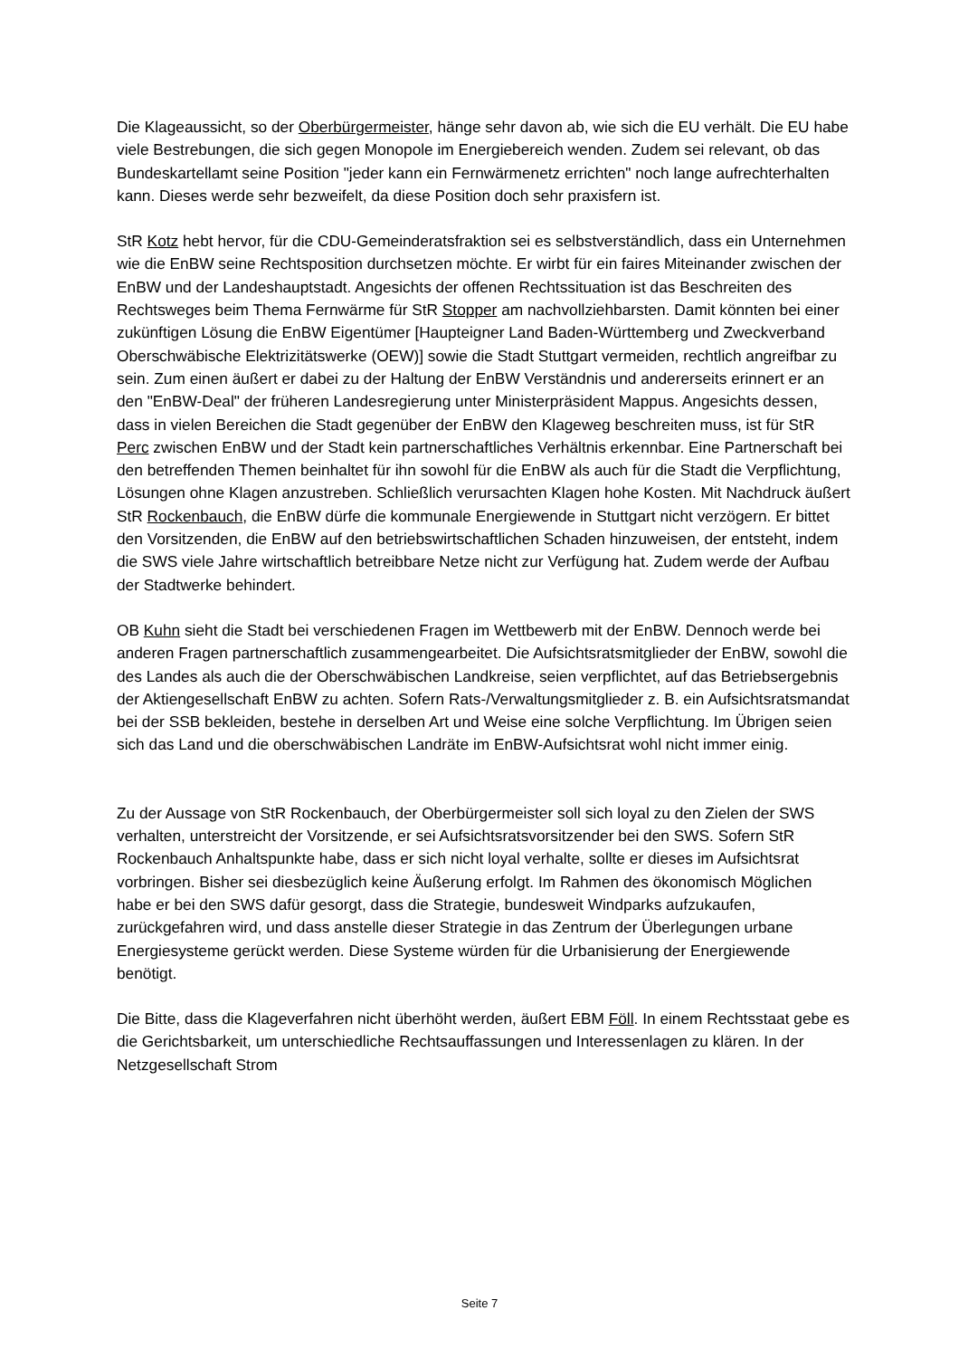Die Klageaussicht, so der Oberbürgermeister, hänge sehr davon ab, wie sich die EU verhält. Die EU habe viele Bestrebungen, die sich gegen Monopole im Energiebereich wenden. Zudem sei relevant, ob das Bundeskartellamt seine Position "jeder kann ein Fernwärmenetz errichten" noch lange aufrechterhalten kann. Dieses werde sehr bezweifelt, da diese Position doch sehr praxisfern ist.
StR Kotz hebt hervor, für die CDU-Gemeinderatsfraktion sei es selbstverständlich, dass ein Unternehmen wie die EnBW seine Rechtsposition durchsetzen möchte. Er wirbt für ein faires Miteinander zwischen der EnBW und der Landeshauptstadt. Angesichts der offenen Rechtssituation ist das Beschreiten des Rechtsweges beim Thema Fernwärme für StR Stopper am nachvollziehbarsten. Damit könnten bei einer zukünftigen Lösung die EnBW Eigentümer [Haupteigner Land Baden-Württemberg und Zweckverband Oberschwäbische Elektrizitätswerke (OEW)] sowie die Stadt Stuttgart vermeiden, rechtlich angreifbar zu sein. Zum einen äußert er dabei zu der Haltung der EnBW Verständnis und andererseits erinnert er an den "EnBW-Deal" der früheren Landesregierung unter Ministerpräsident Mappus. Angesichts dessen, dass in vielen Bereichen die Stadt gegenüber der EnBW den Klageweg beschreiten muss, ist für StR Perc zwischen EnBW und der Stadt kein partnerschaftliches Verhältnis erkennbar. Eine Partnerschaft bei den betreffenden Themen beinhaltet für ihn sowohl für die EnBW als auch für die Stadt die Verpflichtung, Lösungen ohne Klagen anzustreben. Schließlich verursachten Klagen hohe Kosten. Mit Nachdruck äußert StR Rockenbauch, die EnBW dürfe die kommunale Energiewende in Stuttgart nicht verzögern. Er bittet den Vorsitzenden, die EnBW auf den betriebswirtschaftlichen Schaden hinzuweisen, der entsteht, indem die SWS viele Jahre wirtschaftlich betreibbare Netze nicht zur Verfügung hat. Zudem werde der Aufbau der Stadtwerke behindert.
OB Kuhn sieht die Stadt bei verschiedenen Fragen im Wettbewerb mit der EnBW. Dennoch werde bei anderen Fragen partnerschaftlich zusammengearbeitet. Die Aufsichtsratsmitglieder der EnBW, sowohl die des Landes als auch die der Oberschwäbischen Landkreise, seien verpflichtet, auf das Betriebsergebnis der Aktiengesellschaft EnBW zu achten. Sofern Rats-/Verwaltungsmitglieder z. B. ein Aufsichtsratsmandat bei der SSB bekleiden, bestehe in derselben Art und Weise eine solche Verpflichtung. Im Übrigen seien sich das Land und die oberschwäbischen Landräte im EnBW-Aufsichtsrat wohl nicht immer einig.
Zu der Aussage von StR Rockenbauch, der Oberbürgermeister soll sich loyal zu den Zielen der SWS verhalten, unterstreicht der Vorsitzende, er sei Aufsichtsratsvorsitzender bei den SWS. Sofern StR Rockenbauch Anhaltspunkte habe, dass er sich nicht loyal verhalte, sollte er dieses im Aufsichtsrat vorbringen. Bisher sei diesbezüglich keine Äußerung erfolgt. Im Rahmen des ökonomisch Möglichen habe er bei den SWS dafür gesorgt, dass die Strategie, bundesweit Windparks aufzukaufen, zurückgefahren wird, und dass anstelle dieser Strategie in das Zentrum der Überlegungen urbane Energiesysteme gerückt werden. Diese Systeme würden für die Urbanisierung der Energiewende benötigt.
Die Bitte, dass die Klageverfahren nicht überhöht werden, äußert EBM Föll. In einem Rechtsstaat gebe es die Gerichtsbarkeit, um unterschiedliche Rechtsauffassungen und Interessenlagen zu klären. In der Netzgesellschaft Strom
Seite 7